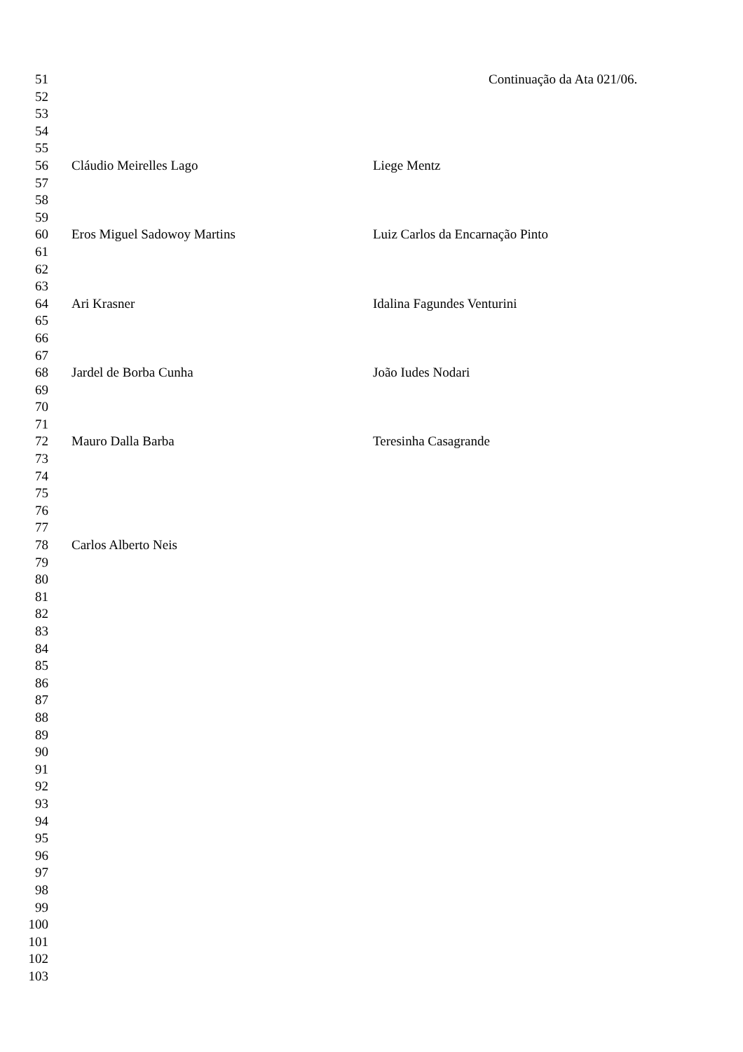51 Continuação da Ata 021/06.
52
53
54
55
56 Cláudio Meirelles Lago Liege Mentz
57
58
59
60 Eros Miguel Sadowoy Martins Luiz Carlos da Encarnação Pinto
61
62
63
64 Ari Krasner Idalina Fagundes Venturini
65
66
67
68 Jardel de Borba Cunha João Iudes Nodari
69
70
71
72 Mauro Dalla Barba Teresinha Casagrande
73
74
75
76
77
78 Carlos Alberto Neis
79
80
81
82
83
84
85
86
87
88
89
90
91
92
93
94
95
96
97
98
99
100
101
102
103